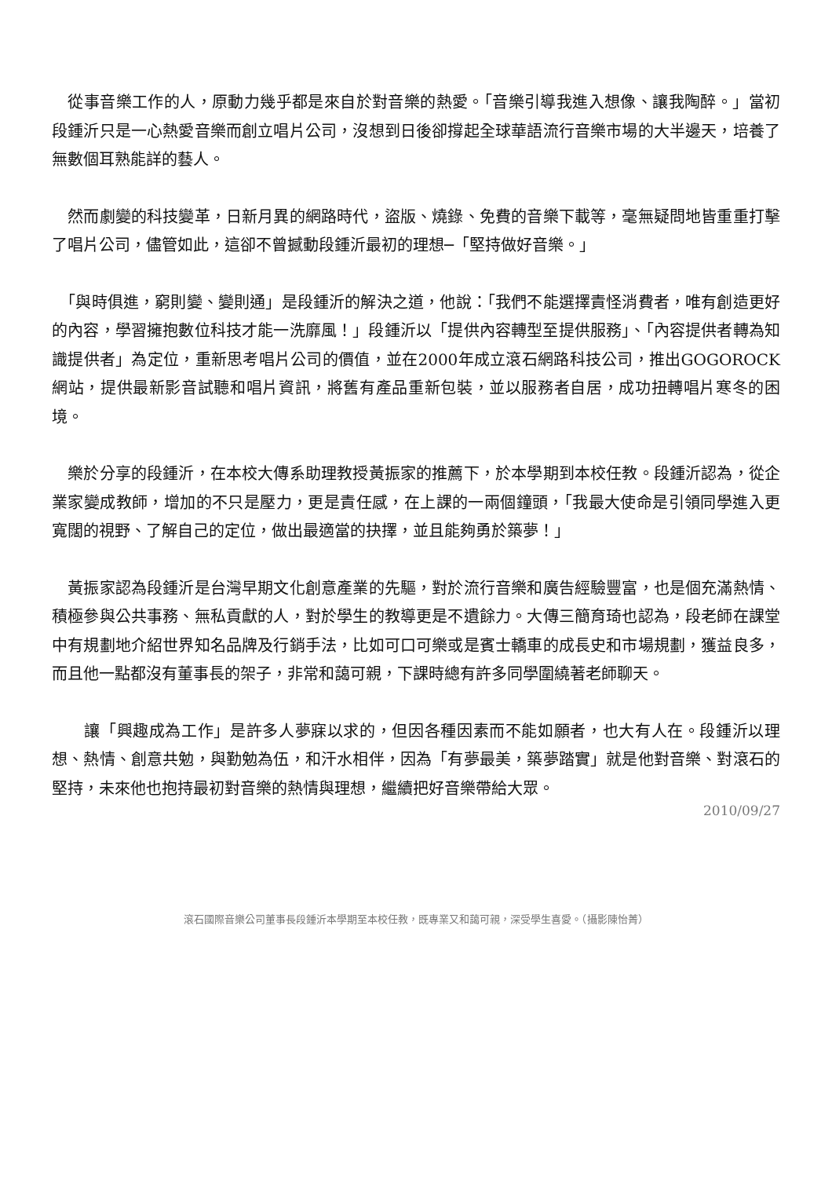從事音樂工作的人，原動力幾乎都是來自於對音樂的熱愛。「音樂引導我進入想像、讓我陶醉。」當初段鍾沂只是一心熱愛音樂而創立唱片公司，沒想到日後卻撐起全球華語流行音樂市場的大半邊天，培養了無數個耳熟能詳的藝人。
　然而劇變的科技變革，日新月異的網路時代，盜版、燒錄、免費的音樂下載等，毫無疑問地皆重重打擊了唱片公司，儘管如此，這卻不曾撼動段鍾沂最初的理想─「堅持做好音樂。」
　「與時俱進，窮則變、變則通」是段鍾沂的解決之道，他說：「我們不能選擇責怪消費者，唯有創造更好的內容，學習擁抱數位科技才能一洗靡風！」段鍾沂以「提供內容轉型至提供服務」、「內容提供者轉為知識提供者」為定位，重新思考唱片公司的價值，並在2000年成立滾石網路科技公司，推出GOGOROCK網站，提供最新影音試聽和唱片資訊，將舊有產品重新包裝，並以服務者自居，成功扭轉唱片寒冬的困境。
　樂於分享的段鍾沂，在本校大傳系助理教授黃振家的推薦下，於本學期到本校任教。段鍾沂認為，從企業家變成教師，增加的不只是壓力，更是責任感，在上課的一兩個鐘頭，「我最大使命是引領同學進入更寬闊的視野、了解自己的定位，做出最適當的抉擇，並且能夠勇於築夢！」
　黃振家認為段鍾沂是台灣早期文化創意產業的先驅，對於流行音樂和廣告經驗豐富，也是個充滿熱情、積極參與公共事務、無私貢獻的人，對於學生的教導更是不遺餘力。大傳三簡育琦也認為，段老師在課堂中有規劃地介紹世界知名品牌及行銷手法，比如可口可樂或是賓士轎車的成長史和市場規劃，獲益良多，而且他一點都沒有董事長的架子，非常和藹可親，下課時總有許多同學圍繞著老師聊天。
　　讓「興趣成為工作」是許多人夢寐以求的，但因各種因素而不能如願者，也大有人在。段鍾沂以理想、熱情、創意共勉，與勤勉為伍，和汗水相伴，因為「有夢最美，築夢踏實」就是他對音樂、對滾石的堅持，未來他也抱持最初對音樂的熱情與理想，繼續把好音樂帶給大眾。
2010/09/27
滾石國際音樂公司董事長段鍾沂本學期至本校任教，既專業又和藹可親，深受學生喜愛。（攝影陳怡菁）